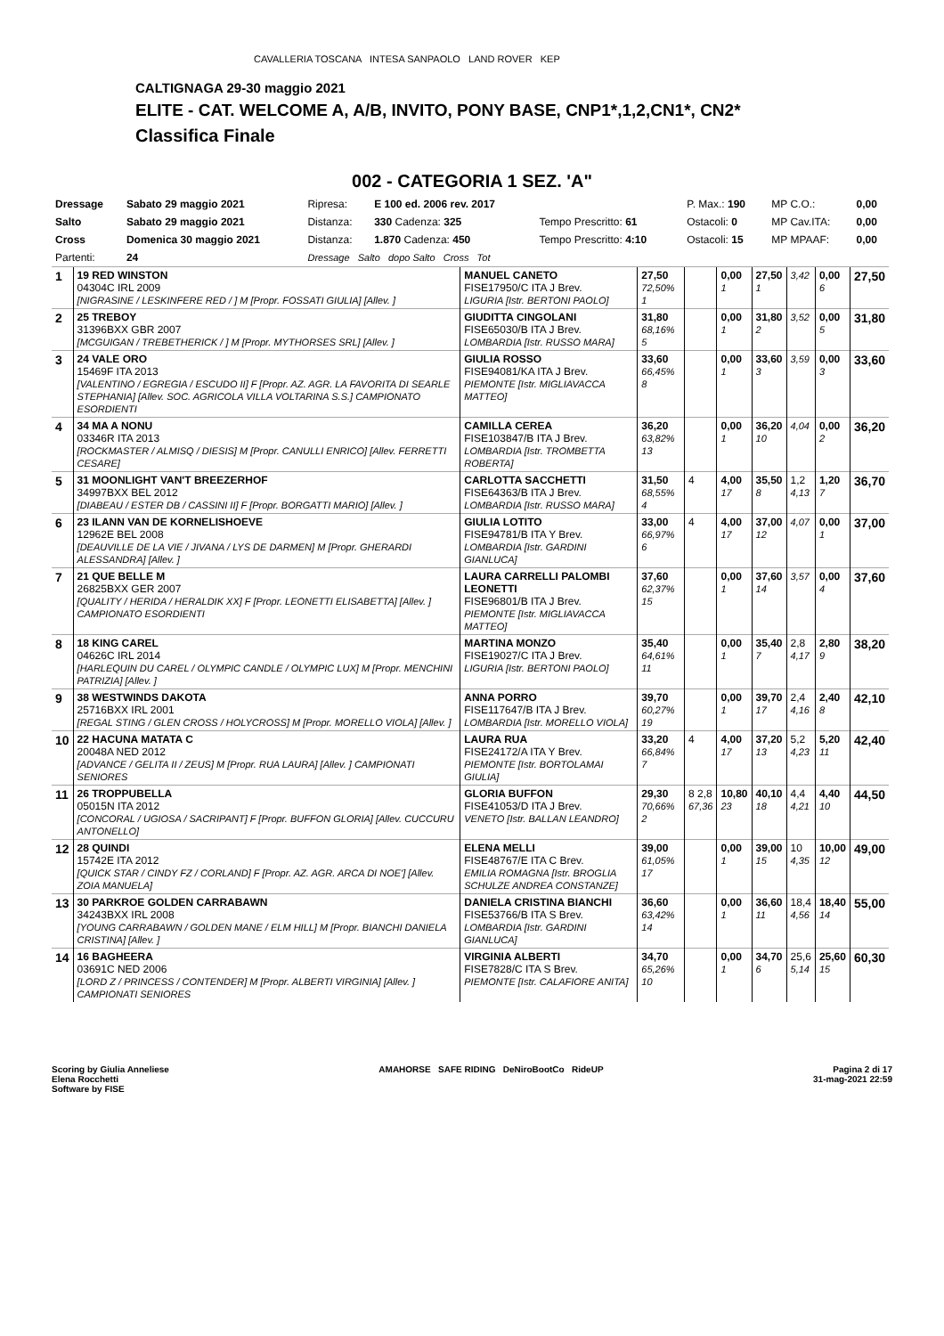CAVALLERIA TOSCANA INTESA SANPAOLO LAND ROVER KEP
CALTIGNAGA 29-30 maggio 2021
ELITE - CAT. WELCOME A, A/B, INVITO, PONY BASE, CNP1*,1,2,CN1*, CN2*
Classifica Finale
002 - CATEGORIA 1 SEZ. 'A"
| Dressage | Sabato 29 maggio 2021 | Ripresa: | E 100 ed. 2006 rev. 2017 | | P. Max.: 190 | MP C.O.: | 0,00 |
| Salto | Sabato 29 maggio 2021 | Distanza: | 330 Cadenza: 325 | Tempo Prescritto: 61 | Ostacoli: 0 | MP Cav.ITA: | 0,00 |
| Cross | Domenica 30 maggio 2021 | Distanza: | 1.870 Cadenza: 450 | Tempo Prescritto: 4:10 | Ostacoli: 15 | MP MPAAF: | 0,00 |
| Partenti: | 24 | Dressage Salto dopo Salto Cross Tot | | | | | |
| 1 | 19 RED WINSTON 04304C IRL 2009 [NIGRASINE / LESKINFERE RED / ] M [Propr. FOSSATI GIULIA] [Allev. ] | MANUEL CANETO FISE17950/C ITA J Brev. LIGURIA [Istr. BERTONI PAOLO] | 27,50 72,50% 1 | | 0,00 1 | 27,50 1 | 3,42 | 0,00 6 | 27,50 |
| 2 | 25 TREBOY 31396BXX GBR 2007 [MCGUIGAN / TREBETHERICK / ] M [Propr. MYTHORSES SRL] [Allev. ] | GIUDITTA CINGOLANI FISE65030/B ITA J Brev. LOMBARDIA [Istr. RUSSO MARA] | 31,80 68,16% 5 | | 0,00 1 | 31,80 2 | 3,52 | 0,00 5 | 31,80 |
| 3 | 24 VALE ORO 15469F ITA 2013 [VALENTINO / EGREGIA / ESCUDO II] F [Propr. AZ. AGR. LA FAVORITA DI SEARLE STEPHANIA] [Allev. SOC. AGRICOLA VILLA VOLTARINA S.S.] CAMPIONATO ESORDIENTI | GIULIA ROSSO FISE94081/KA ITA J Brev. PIEMONTE [Istr. MIGLIAVACCA MATTEO] | 33,60 66,45% 8 | | 0,00 1 | 33,60 3 | 3,59 | 0,00 3 | 33,60 |
| 4 | 34 MA A NONU 03346R ITA 2013 [ROCKMASTER / ALMISQ / DIESIS] M [Propr. CANULLI ENRICO] [Allev. FERRETTI CESARE] | CAMILLA CEREA FISE103847/B ITA J Brev. LOMBARDIA [Istr. TROMBETTA ROBERTA] | 36,20 63,82% 13 | | 0,00 1 | 36,20 10 | 4,04 | 0,00 2 | 36,20 |
| 5 | 31 MOONLIGHT VAN'T BREEZERHOF 34997BXX BEL 2012 [DIABEAU / ESTER DB / CASSINI II] F [Propr. BORGATTI MARIO] [Allev. ] | CARLOTTA SACCHETTI FISE64363/B ITA J Brev. LOMBARDIA [Istr. RUSSO MARA] | 31,50 68,55% 4 | 4 | 4,00 17 | 35,50 8 | 1,2 4,13 | 1,20 7 | 36,70 |
| 6 | 23 ILANN VAN DE KORNELISHOEVE 12962E BEL 2008 [DEAUVILLE DE LA VIE / JIVANA / LYS DE DARMEN] M [Propr. GHERARDI ALESSANDRA] [Allev. ] | GIULIA LOTITO FISE94781/B ITA Y Brev. LOMBARDIA [Istr. GARDINI GIANLUCA] | 33,00 66,97% 6 | 4 | 4,00 17 | 37,00 12 | 4,07 | 0,00 1 | 37,00 |
| 7 | 21 QUE BELLE M 26825BXX GER 2007 [QUALITY / HERIDA / HERALDIK XX] F [Propr. LEONETTI ELISABETTA] [Allev. ] CAMPIONATO ESORDIENTI | LAURA CARRELLI PALOMBI LEONETTI FISE96801/B ITA J Brev. PIEMONTE [Istr. MIGLIAVACCA MATTEO] | 37,60 62,37% 15 | | 0,00 1 | 37,60 14 | 3,57 | 0,00 4 | 37,60 |
| 8 | 18 KING CAREL 04626C IRL 2014 [HARLEQUIN DU CAREL / OLYMPIC CANDLE / OLYMPIC LUX] M [Propr. MENCHINI PATRIZIA] [Allev. ] | MARTINA MONZO FISE19027/C ITA J Brev. LIGURIA [Istr. BERTONI PAOLO] | 35,40 64,61% 11 | | 0,00 1 | 35,40 7 | 2,8 4,17 | 2,80 9 | 38,20 |
| 9 | 38 WESTWINDS DAKOTA 25716BXX IRL 2001 [REGAL STING / GLEN CROSS / HOLYCROSS] M [Propr. MORELLO VIOLA] [Allev. ] | ANNA PORRO FISE117647/B ITA J Brev. LOMBARDIA [Istr. MORELLO VIOLA] | 39,70 60,27% 19 | | 0,00 1 | 39,70 17 | 2,4 4,16 | 2,40 8 | 42,10 |
| 10 | 22 HACUNA MATATA C 20048A NED 2012 [ADVANCE / GELITA II / ZEUS] M [Propr. RUA LAURA] [Allev. ] CAMPIONATI SENIORES | LAURA RUA FISE24172/A ITA Y Brev. PIEMONTE [Istr. BORTOLAMAI GIULIA] | 33,20 66,84% 7 | 4 | 4,00 17 | 37,20 13 | 5,2 4,23 | 5,20 11 | 42,40 |
| 11 | 26 TROPPUBELLA 05015N ITA 2012 [CONCORAL / UGIOSA / SACRIPANT] F [Propr. BUFFON GLORIA] [Allev. CUCCURU ANTONELLO] | GLORIA BUFFON FISE41053/D ITA J Brev. VENETO [Istr. BALLAN LEANDRO] | 29,30 70,66% 2 | 8 2,8 67,36 | 10,80 23 | 40,10 18 | 4,4 4,21 | 4,40 10 | 44,50 |
| 12 | 28 QUINDI 15742E ITA 2012 [QUICK STAR / CINDY FZ / CORLAND] F [Propr. AZ. AGR. ARCA DI NOE'] [Allev. ZOIA MANUELA] | ELENA MELLI FISE48767/E ITA C Brev. EMILIA ROMAGNA [Istr. BROGLIA SCHULZE ANDREA CONSTANZE] | 39,00 61,05% 17 | | 0,00 1 | 39,00 15 | 10 4,35 | 10,00 12 | 49,00 |
| 13 | 30 PARKROE GOLDEN CARRABAWN 34243BXX IRL 2008 [YOUNG CARRABAWN / GOLDEN MANE / ELM HILL] M [Propr. BIANCHI DANIELA CRISTINA] [Allev. ] | DANIELA CRISTINA BIANCHI FISE53766/B ITA S Brev. LOMBARDIA [Istr. GARDINI GIANLUCA] | 36,60 63,42% 14 | | 0,00 1 | 36,60 11 | 18,4 4,56 | 18,40 14 | 55,00 |
| 14 | 16 BAGHEERA 03691C NED 2006 [LORD Z / PRINCESS / CONTENDER] M [Propr. ALBERTI VIRGINIA] [Allev. ] CAMPIONATI SENIORES | VIRGINIA ALBERTI FISE7828/C ITA S Brev. PIEMONTE [Istr. CALAFIORE ANITA] | 34,70 65,26% 10 | | 0,00 1 | 34,70 6 | 25,6 5,14 | 25,60 15 | 60,30 |
Scoring by Giulia Anneliese
Elena Rocchetti
Software by FISE
AMAHORSE SAFE RIDING DeNiroBootCo RideUP
Pagina 2 di 17
31-mag-2021 22:59